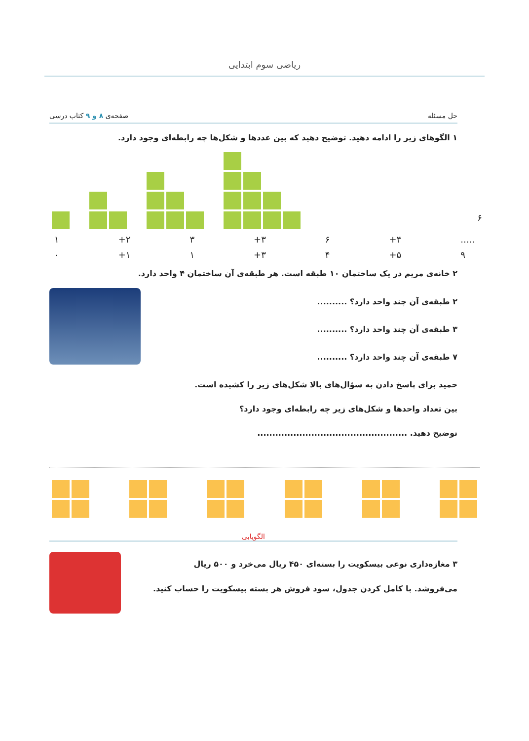ریاضی سوم ابتدایی
حل مسئله صفحه‌ی ۸ و ۹ کتاب درسی
۱ الگوهای زیر را ادامه دهید. توضیح دهید که بین عددها و شکل‌ها چه رابطه‌ای وجود دارد.
۱ +۲ ۳ +۳ ۶ +۴.....
۰ +۱ ۱ +۳ ۴ +۵ ۹
۲ خانه‌ی مریم در یک ساختمان ۱۰ طبقه است. هر طبقه‌ی آن ساختمان ۴ واحد دارد.
۲ طبقه‌ی آن چند واحد دارد؟ ..........
۳ طبقه‌ی آن چند واحد دارد؟ ..........
۷ طبقه‌ی آن چند واحد دارد؟ ..........
حمید برای پاسخ دادن به سؤال‌های بالا شکل‌های زیر را کشیده است.
بین تعداد واحدها و شکل‌های زیر چه رابطه‌ای وجود دارد؟
توضیح دهید. ..................................................
الگویابی
۳ مغازه‌داری نوعی بیسکویت را بسته‌ای ۴۵۰ ریال می‌خرد و ۵۰۰ ریال
می‌فروشد. با کامل کردن جدول، سود فروش هر بسته بیسکویت را حساب کنید.
۶